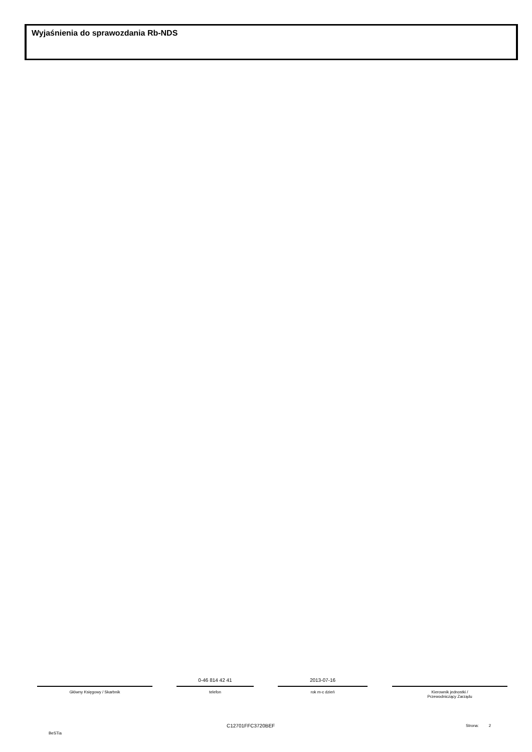Wyjaśnienia do sprawozdania Rb-NDS
Główny Księgowy / Skarbnik
0-46 814 42 41
telefon
2013-07-16
rok m-c dzień
Kierownik jednostki /
Przewodniczący Zarządu
BeSTia
C12701FFC3720BEF Strona: 2